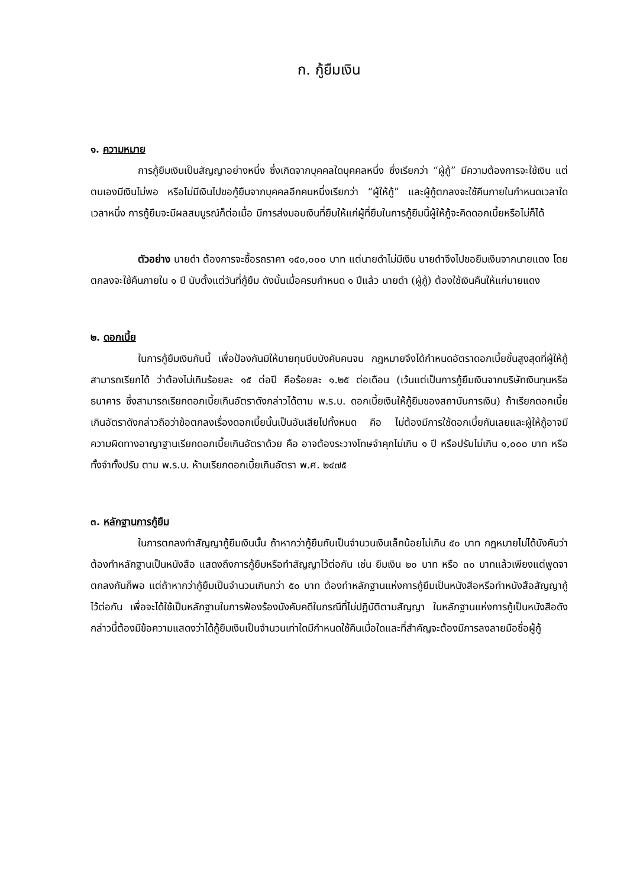ก. กู้ยืมเงิน
๑. ความหมาย
การกู้ยืมเงินเป็นสัญญาอย่างหนึ่ง ซึ่งเกิดจากบุคคลใดบุคคลหนึ่ง ซึ่งเรียกว่า “ผู้กู้” มีความต้องการจะใช้เงิน แต่ตนเองมีเงินไม่พอ หรือไม่มีเงินไปขอกู้ยืมจากบุคคลอีกคนหนึ่งเรียกว่า “ผู้ให้กู้” และผู้กู้ตกลงจะใช้คืนภายในกำหนดเวลาใดเวลาหนึ่ง การกู้ยืมจะมีผลสมบูรณ์ก็ต่อเมื่อ มีการส่งมอบเงินที่ยืมให้แก่ผู้ที่ยืมในการกู้ยืมนี้ผู้ให้กู้จะคิดดอกเบี้ยหรือไม่ก็ได้
ตัวอย่าง นายดำ ต้องการจะซื้อรถราคา ๑๕๐,๐๐๐ บาท แต่นายดำไม่มีเงิน นายดำจึงไปขอยืมเงินจากนายแดง โดยตกลงจะใช้คืนภายใน ๑ ปี นับตั้งแต่วันที่กู้ยืม ดังนั้นเมื่อครบกำหนด ๑ ปีแล้ว นายดำ (ผู้กู้) ต้องใช้เงินคืนให้แก่นายแดง
๒. ดอกเบี้ย
ในการกู้ยืมเงินกันนี้ เพื่อป้องกันมิให้นายทุนบีบบังคับคนจน กฎหมายจึงได้กำหนดอัตราดอกเบี้ยขั้นสูงสุดที่ผู้ให้กู้สามารถเรียกได้ ว่าต้องไม่เกินร้อยละ ๑๕ ต่อปี คือร้อยละ ๑.๒๕ ต่อเดือน (เว้นแต่เป็นการกู้ยืมเงินจากบริษัทเงินทุนหรือธนาคาร ซึ่งสามารถเรียกดอกเบี้ยเกินอัตราดังกล่าวได้ตาม พ.ร.บ. ดอกเบี้ยเงินให้กู้ยืมของสถาบันการเงิน) ถ้าเรียกดอกเบี้ยเกินอัตราดังกล่าวถือว่าข้อตกลงเรื่องดอกเบี้ยนั้นเป็นอันเสียไปทั้งหมด คือ ไม่ต้องมีการใช้ดอกเบี้ยกันเลยและผู้ให้กู้อาจมีความผิดทางอาญาฐานเรียกดอกเบี้ยเกินอัตราด้วย คือ อาจต้องระวางโทษจำคุกไม่เกิน ๑ ปี หรือปรับไม่เกิน ๑,๐๐๐ บาท หรือทั้งจำทั้งปรับ ตาม พ.ร.บ. ห้ามเรียกดอกเบี้ยเกินอัตรา พ.ศ. ๒๔๗๕
๓. หลักฐานการกู้ยืม
ในการตกลงทำสัญญากู้ยืมเงินนั้น ถ้าหากว่ากู้ยืมกันเป็นจำนวนเงินเล็กน้อยไม่เกิน ๕๐ บาท กฎหมายไม่ได้บังคับว่าต้องทำหลักฐานเป็นหนังสือ แสดงถึงการกู้ยืมหรือทำสัญญาไว้ต่อกัน เช่น ยืมเงิน ๒๐ บาท หรือ ๓๐ บาทแล้วเพียงแต่พูดจาตกลงกันก็พอ แต่ถ้าหากว่ากู้ยืมเป็นจำนวนเกินกว่า ๕๐ บาท ต้องทำหลักฐานแห่งการกู้ยืมเป็นหนังสือหรือทำหนังสือสัญญากู้ไว้ต่อกัน เพื่อจะได้ใช้เป็นหลักฐานในการฟ้องร้องบังคับคดีในกรณีที่ไม่ปฏิบัติตามสัญญา ในหลักฐานแห่งการกู้เป็นหนังสือดังกล่าวนี้ต้องมีข้อความแสดงว่าได้กู้ยืมเงินเป็นจำนวนเท่าใดมีกำหนดใช้คืนเมื่อใดและที่สำคัญจะต้องมีการลงลายมือชื่อผู้กู้